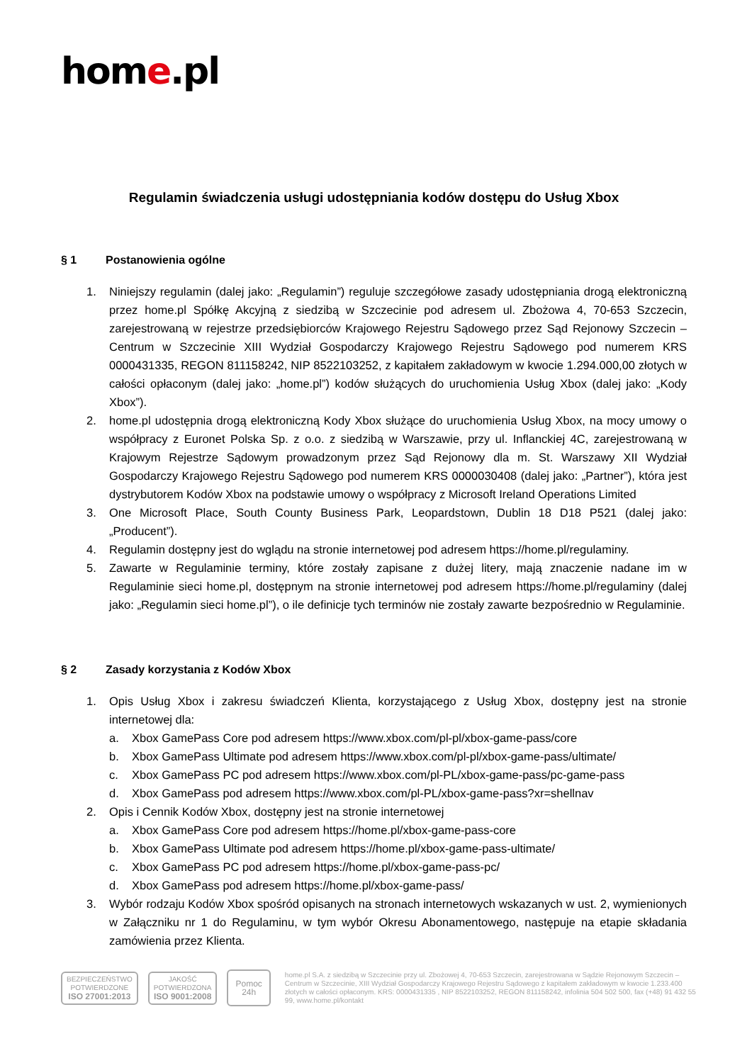home.pl
Regulamin świadczenia usługi udostępniania kodów dostępu do Usług Xbox
§ 1 Postanowienia ogólne
1. Niniejszy regulamin (dalej jako: „Regulamin”) reguluje szczegółowe zasady udostępniania drogą elektroniczną przez home.pl Spółkę Akcyjną z siedzibą w Szczecinie pod adresem ul. Zbożowa 4, 70-653 Szczecin, zarejestrowaną w rejestrze przedsiębiorców Krajowego Rejestru Sądowego przez Sąd Rejonowy Szczecin – Centrum w Szczecinie XIII Wydział Gospodarczy Krajowego Rejestru Sądowego pod numerem KRS 0000431335, REGON 811158242, NIP 8522103252, z kapitałem zakładowym w kwocie 1.294.000,00 złotych w całości opłaconym (dalej jako: „home.pl”) kodów służących do uruchomienia Usług Xbox (dalej jako: „Kody Xbox”).
2. home.pl udostępnia drogą elektroniczną Kody Xbox służące do uruchomienia Usług Xbox, na mocy umowy o współpracy z Euronet Polska Sp. z o.o. z siedzibą w Warszawie, przy ul. Inflanckiej 4C, zarejestrowaną w Krajowym Rejestrze Sądowym prowadzonym przez Sąd Rejonowy dla m. St. Warszawy XII Wydział Gospodarczy Krajowego Rejestru Sądowego pod numerem KRS 0000030408 (dalej jako: „Partner”), która jest dystrybutorem Kodów Xbox na podstawie umowy o współpracy z Microsoft Ireland Operations Limited
3. One Microsoft Place, South County Business Park, Leopardstown, Dublin 18 D18 P521 (dalej jako: „Producent”).
4. Regulamin dostępny jest do wglądu na stronie internetowej pod adresem https://home.pl/regulaminy.
5. Zawarte w Regulaminie terminy, które zostały zapisane z dużej litery, mają znaczenie nadane im w Regulaminie sieci home.pl, dostępnym na stronie internetowej pod adresem https://home.pl/regulaminy (dalej jako: „Regulamin sieci home.pl”), o ile definicje tych terminów nie zostały zawarte bezpośrednio w Regulaminie.
§ 2 Zasady korzystania z Kodów Xbox
1. Opis Usług Xbox i zakresu świadczeń Klienta, korzystającego z Usług Xbox, dostępny jest na stronie internetowej dla:
a. Xbox GamePass Core pod adresem https://www.xbox.com/pl-pl/xbox-game-pass/core
b. Xbox GamePass Ultimate pod adresem https://www.xbox.com/pl-pl/xbox-game-pass/ultimate/
c. Xbox GamePass PC pod adresem https://www.xbox.com/pl-PL/xbox-game-pass/pc-game-pass
d. Xbox GamePass pod adresem https://www.xbox.com/pl-PL/xbox-game-pass?xr=shellnav
2. Opis i Cennik Kodów Xbox, dostępny jest na stronie internetowej
a. Xbox GamePass Core pod adresem https://home.pl/xbox-game-pass-core
b. Xbox GamePass Ultimate pod adresem https://home.pl/xbox-game-pass-ultimate/
c. Xbox GamePass PC pod adresem https://home.pl/xbox-game-pass-pc/
d. Xbox GamePass pod adresem https://home.pl/xbox-game-pass/
3. Wybór rodzaju Kodów Xbox spośród opisanych na stronach internetowych wskazanych w ust. 2, wymienionych w Załączniku nr 1 do Regulaminu, w tym wybór Okresu Abonamentowego, następuje na etapie składania zamówienia przez Klienta.
BEZPIECZEŃSTWO
POTWIERDZONE
ISO 27001:2013
JAKOŚĆ
POTWIERDZONA
ISO 9001:2008
Pomoc 24h
home.pl S.A. z siedzibą w Szczecinie przy ul. Zbożowej 4, 70-653 Szczecin, zarejestrowana w Sądzie Rejonowym Szczecin – Centrum w Szczecinie, XIII Wydział Gospodarczy Krajowego Rejestru Sądowego z kapitałem zakładowym w kwocie 1.233.400 złotych w całości opłaconym. KRS: 0000431335 , NIP 8522103252, REGON 811158242, infolinia 504 502 500, fax (+48) 91 432 55 99, www.home.pl/kontakt